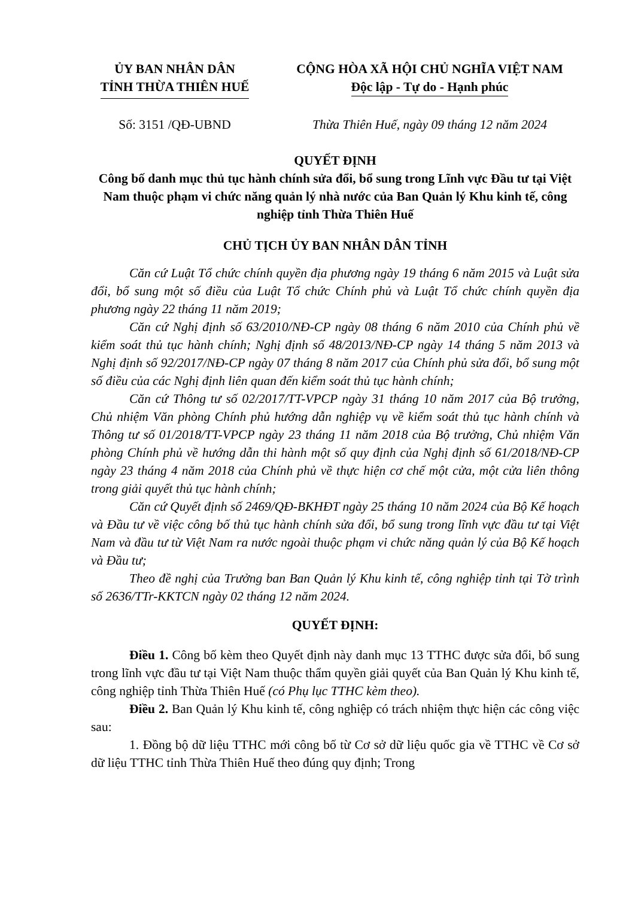ỦY BAN NHÂN DÂN
TỈNH THỪA THIÊN HUẾ
CỘNG HÒA XÃ HỘI CHỦ NGHĨA VIỆT NAM
Độc lập - Tự do - Hạnh phúc
Số: 3151 /QĐ-UBND Thừa Thiên Huế, ngày 09 tháng 12 năm 2024
QUYẾT ĐỊNH
Công bố danh mục thủ tục hành chính sửa đổi, bổ sung trong Lĩnh vực Đầu tư tại Việt Nam thuộc phạm vi chức năng quản lý nhà nước của Ban Quản lý Khu kinh tế, công nghiệp tỉnh Thừa Thiên Huế
CHỦ TỊCH ỦY BAN NHÂN DÂN TỈNH
Căn cứ Luật Tổ chức chính quyền địa phương ngày 19 tháng 6 năm 2015 và Luật sửa đổi, bổ sung một số điều của Luật Tổ chức Chính phủ và Luật Tổ chức chính quyền địa phương ngày 22 tháng 11 năm 2019;
Căn cứ Nghị định số 63/2010/NĐ-CP ngày 08 tháng 6 năm 2010 của Chính phủ về kiểm soát thủ tục hành chính; Nghị định số 48/2013/NĐ-CP ngày 14 tháng 5 năm 2013 và Nghị định số 92/2017/NĐ-CP ngày 07 tháng 8 năm 2017 của Chính phủ sửa đổi, bổ sung một số điều của các Nghị định liên quan đến kiểm soát thủ tục hành chính;
Căn cứ Thông tư số 02/2017/TT-VPCP ngày 31 tháng 10 năm 2017 của Bộ trưởng, Chủ nhiệm Văn phòng Chính phủ hướng dẫn nghiệp vụ về kiểm soát thủ tục hành chính và Thông tư số 01/2018/TT-VPCP ngày 23 tháng 11 năm 2018 của Bộ trưởng, Chủ nhiệm Văn phòng Chính phủ về hướng dẫn thi hành một số quy định của Nghị định số 61/2018/NĐ-CP ngày 23 tháng 4 năm 2018 của Chính phủ về thực hiện cơ chế một cửa, một cửa liên thông trong giải quyết thủ tục hành chính;
Căn cứ Quyết định số 2469/QĐ-BKHĐT ngày 25 tháng 10 năm 2024 của Bộ Kế hoạch và Đầu tư về việc công bố thủ tục hành chính sửa đổi, bổ sung trong lĩnh vực đầu tư tại Việt Nam và đầu tư từ Việt Nam ra nước ngoài thuộc phạm vi chức năng quản lý của Bộ Kế hoạch và Đầu tư;
Theo đề nghị của Trưởng ban Ban Quản lý Khu kinh tế, công nghiệp tỉnh tại Tờ trình số 2636/TTr-KKTCN ngày 02 tháng 12 năm 2024.
QUYẾT ĐỊNH:
Điều 1. Công bố kèm theo Quyết định này danh mục 13 TTHC được sửa đổi, bổ sung trong lĩnh vực đầu tư tại Việt Nam thuộc thẩm quyền giải quyết của Ban Quản lý Khu kinh tế, công nghiệp tỉnh Thừa Thiên Huế (có Phụ lục TTHC kèm theo).
Điều 2. Ban Quản lý Khu kinh tế, công nghiệp có trách nhiệm thực hiện các công việc sau:
1. Đồng bộ dữ liệu TTHC mới công bố từ Cơ sở dữ liệu quốc gia về TTHC về Cơ sở dữ liệu TTHC tỉnh Thừa Thiên Huế theo đúng quy định; Trong